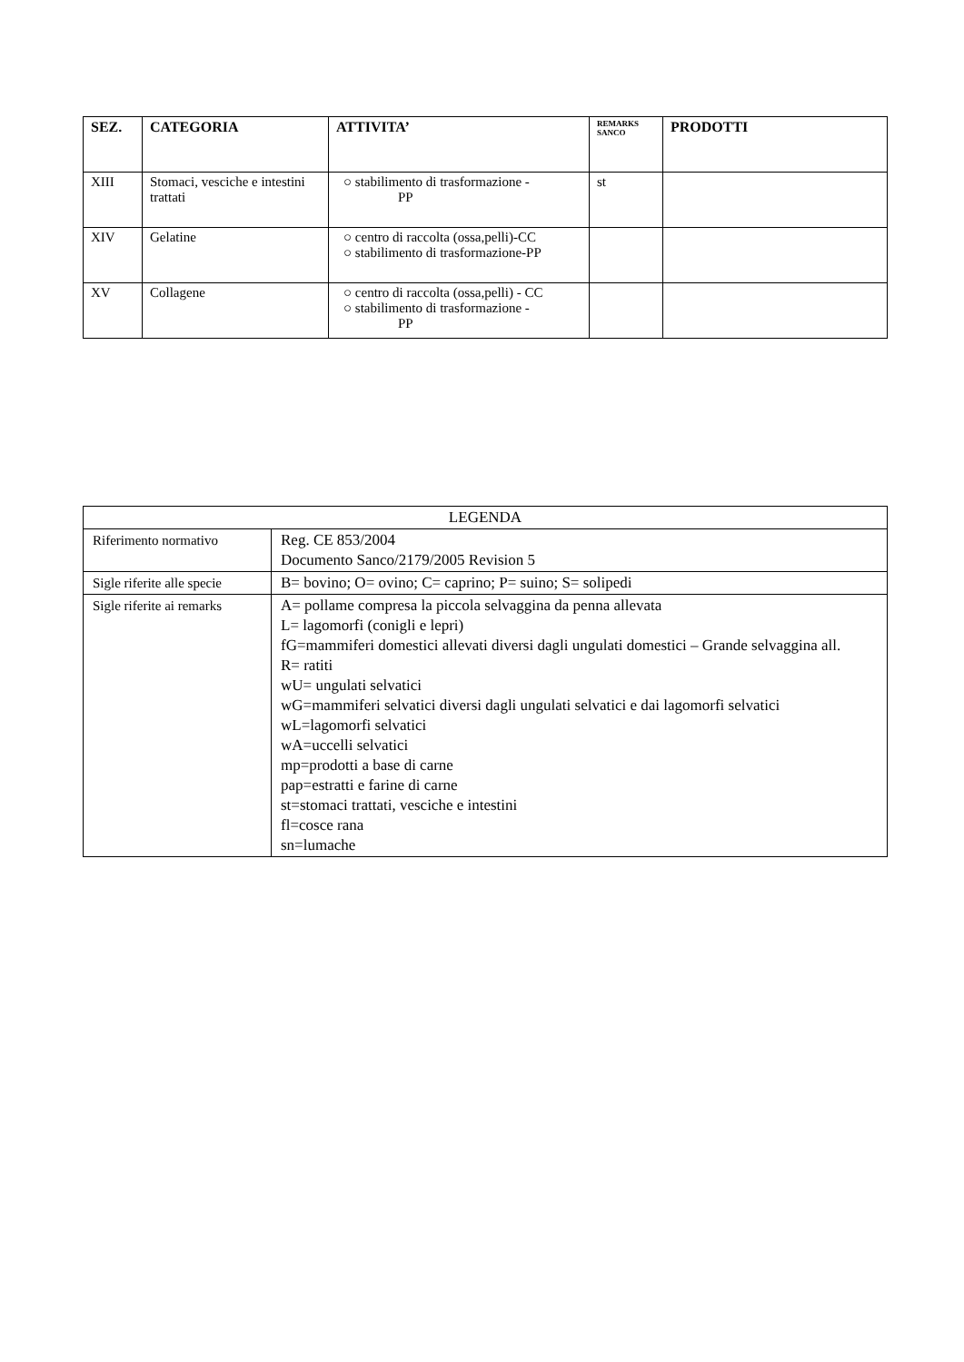| SEZ. | CATEGORIA | ATTIVITA’ | REMARKS SANCO | PRODOTTI |
| --- | --- | --- | --- | --- |
| XIII | Stomaci, vesciche e intestini trattati | ○ stabilimento di trasformazione - PP | st | |
| XIV | Gelatine | ○ centro di raccolta (ossa,pelli)-CC ○ stabilimento di trasformazione-PP | | |
| XV | Collagene | ○ centro di raccolta (ossa,pelli) - CC ○ stabilimento di trasformazione - PP | | |
| LEGENDA | |
| --- | --- |
| Riferimento normativo | Reg. CE 853/2004 Documento Sanco/2179/2005 Revision 5 |
| Sigle riferite alle specie | B= bovino; O= ovino; C= caprino; P= suino; S= solipedi |
| Sigle riferite ai remarks | A= pollame compresa la piccola selvaggina da penna allevata L= lagomorfi (conigli e lepri) fG=mammiferi domestici allevati diversi dagli ungulati domestici – Grande selvaggina all. R= ratiti wU= ungulati selvatici wG=mammiferi selvatici diversi dagli ungulati selvatici e dai lagomorfi selvatici wL=lagomorfi selvatici wA=uccelli selvatici mp=prodotti a base di carne pap=estratti e farine di carne st=stomaci trattati, vesciche e intestini fl=cosce rana sn=lumache |